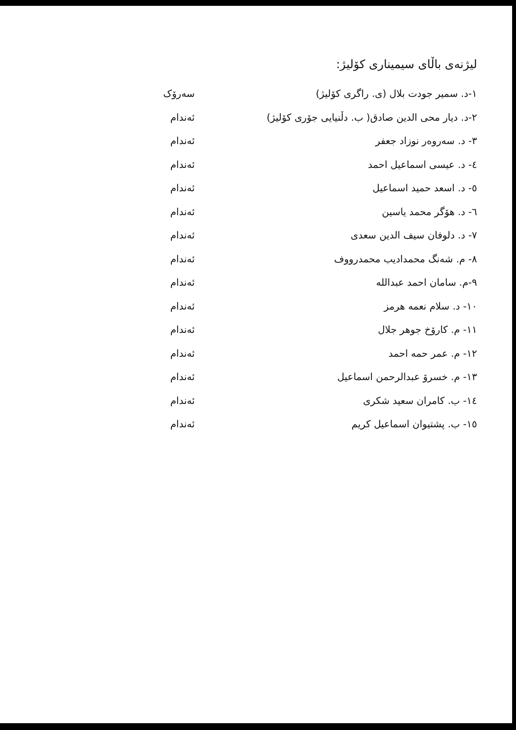لیژنەی باڵای سیمیناری کۆلیژ:
١-د. سمير جودت بلال (ی. راگری کۆلیژ) سەرۆک
٢-د. ديار محی الدين صادق( ب. دڵنیایی جۆری کۆلیژ) ئەندام
٣- د. سەروەر نوزاد جعفر ئەندام
٤- د. عيسى اسماعيل احمد ئەندام
٥- د. اسعد حميد اسماعيل ئەندام
٦- د. هۆگر محمد ياسين ئەندام
٧- د. دلوفان سيف الدين سعدی ئەندام
٨- م. شەنگ محمداديب محمدرووف ئەندام
٩-م. سامان احمد عبدالله ئەندام
١٠- د. سلام نعمه هرمز ئەندام
١١- م. کارۆخ جوهر جلال ئەندام
١٢- م. عمر حمه احمد ئەندام
١٣- م. خسرۆ عبدالرحمن اسماعيل ئەندام
١٤- ب. کامران سعيد شکری ئەندام
١٥- ب. پشتيوان اسماعيل کريم ئەندام